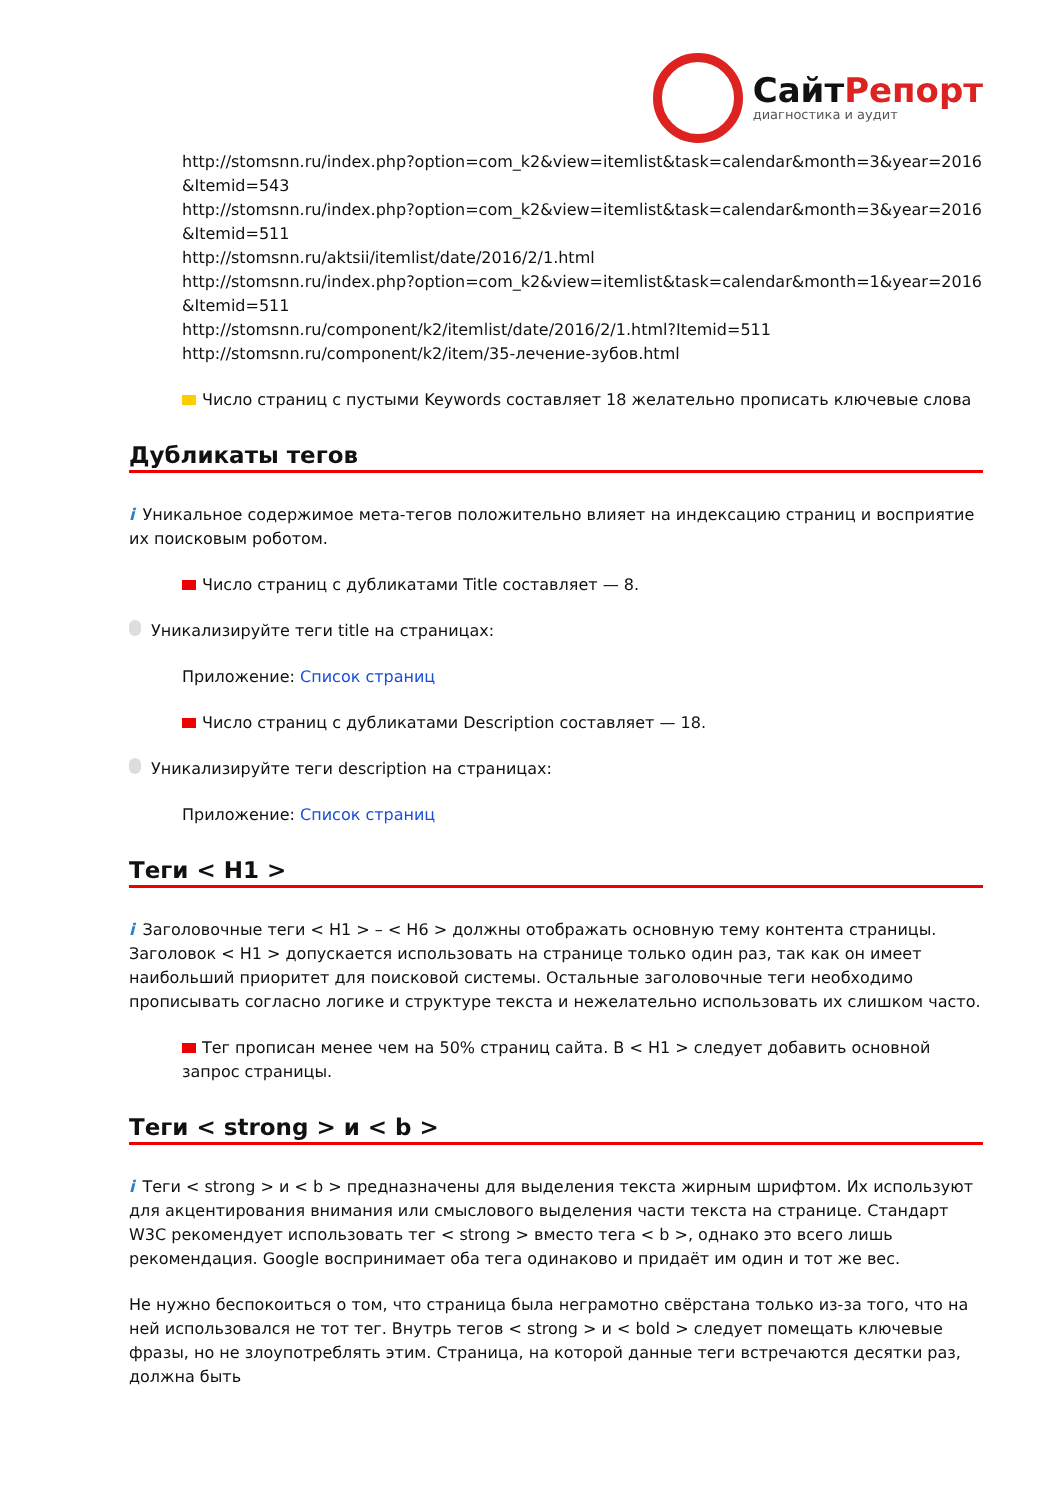СайтРепорт
диагностика и аудит
http://stomsnn.ru/index.php?option=com_k2&view=itemlist&task=calendar&month=3&year=2016 &Itemid=543
http://stomsnn.ru/index.php?option=com_k2&view=itemlist&task=calendar&month=3&year=2016 &Itemid=511
http://stomsnn.ru/aktsii/itemlist/date/2016/2/1.html
http://stomsnn.ru/index.php?option=com_k2&view=itemlist&task=calendar&month=1&year=2016 &Itemid=511
http://stomsnn.ru/component/k2/itemlist/date/2016/2/1.html?Itemid=511
http://stomsnn.ru/component/k2/item/35-лечение-зубов.html
Число страниц с пустыми Keywords составляет 18 желательно прописать ключевые слова
Дубликаты тегов
i Уникальное содержимое мета-тегов положительно влияет на индексацию страниц и восприятие их поисковым роботом.
Число страниц с дубликатами Title составляет — 8.
Уникализируйте теги title на страницах:
Приложение: Список страниц
Число страниц с дубликатами Description составляет — 18.
Уникализируйте теги description на страницах:
Приложение: Список страниц
Теги < H1 >
i Заголовочные теги < H1 > – < H6 > должны отображать основную тему контента страницы. Заголовок < H1 > допускается использовать на странице только один раз, так как он имеет наибольший приоритет для поисковой системы. Остальные заголовочные теги необходимо прописывать согласно логике и структуре текста и нежелательно использовать их слишком часто.
Тег прописан менее чем на 50% страниц сайта. В < H1 > следует добавить основной запрос страницы.
Теги < strong > и < b >
i Теги < strong > и < b > предназначены для выделения текста жирным шрифтом. Их используют для акцентирования внимания или смыслового выделения части текста на странице. Стандарт W3C рекомендует использовать тег < strong > вместо тега < b >, однако это всего лишь рекомендация. Google воспринимает оба тега одинаково и придаёт им один и тот же вес.
Не нужно беспокоиться о том, что страница была неграмотно свёрстана только из-за того, что на ней использовался не тот тег. Внутрь тегов < strong > и < bold > следует помещать ключевые фразы, но не злоупотреблять этим. Страница, на которой данные теги встречаются десятки раз, должна быть